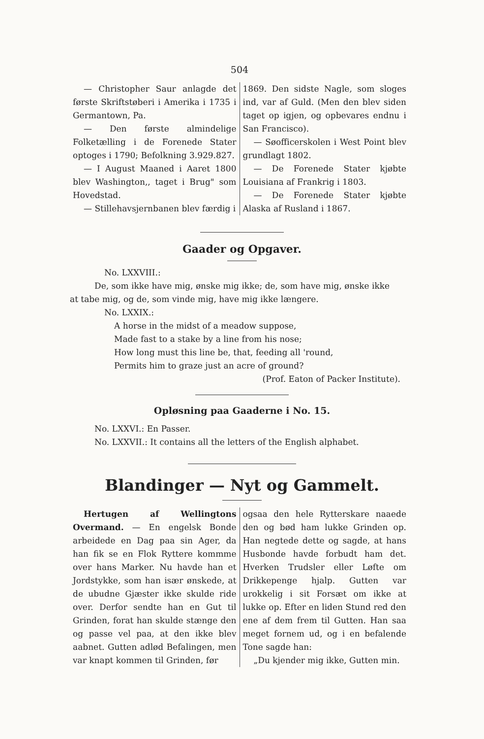504
— Christopher Saur anlagde det første Skriftstøberi i Amerika i 1735 i Germantown, Pa.
— Den første almindelige Folketælling i de Forenede Stater optoges i 1790; Befolkning 3.929.827.
— I August Maaned i Aaret 1800 blev Washington,, taget i Brug" som Hovedstad.
— Stillehavsjernbanen blev færdig i
1869. Den sidste Nagle, som sloges ind, var af Guld. (Men den blev siden taget op igjen, og opbevares endnu i San Francisco).
— Søofficerskolen i West Point blev grundlagt 1802.
— De Forenede Stater kjøbte Louisiana af Frankrig i 1803.
— De Forenede Stater kjøbte Alaska af Rusland i 1867.
Gaader og Opgaver.
No. LXXVIII.:
De, som ikke have mig, ønske mig ikke; de, som have mig, ønske ikke at tabe mig, og de, som vinde mig, have mig ikke længere.
No. LXXIX.:
A horse in the midst of a meadow suppose,
Made fast to a stake by a line from his nose;
How long must this line be, that, feeding all 'round,
Permits him to graze just an acre of ground?
(Prof. Eaton of Packer Institute).
Opløsning paa Gaaderne i No. 15.
No. LXXVI.: En Passer.
No. LXXVII.: It contains all the letters of the English alphabet.
Blandinger — Nyt og Gammelt.
Hertugen af Wellingtons Overmand. — En engelsk Bonde arbeidede en Dag paa sin Ager, da han fik se en Flok Ryttere kommme over hans Marker. Nu havde han et Jordstykke, som han især ønskede, at de ubudne Gjæster ikke skulde ride over. Derfor sendte han en Gut til Grinden, forat han skulde stænge den og passe vel paa, at den ikke blev aabnet. Gutten adlød Befalingen, men var knapt kommen til Grinden, før
ogsaa den hele Rytterskare naaede den og bød ham lukke Grinden op. Han negtede dette og sagde, at hans Husbonde havde forbudt ham det. Hverken Trudsler eller Løfte om Drikkepenge hjalp. Gutten var urokkelig i sit Forsæt om ikke at lukke op. Efter en liden Stund red den ene af dem frem til Gutten. Han saa meget fornem ud, og i en befalende Tone sagde han:
„Du kjender mig ikke, Gutten min.